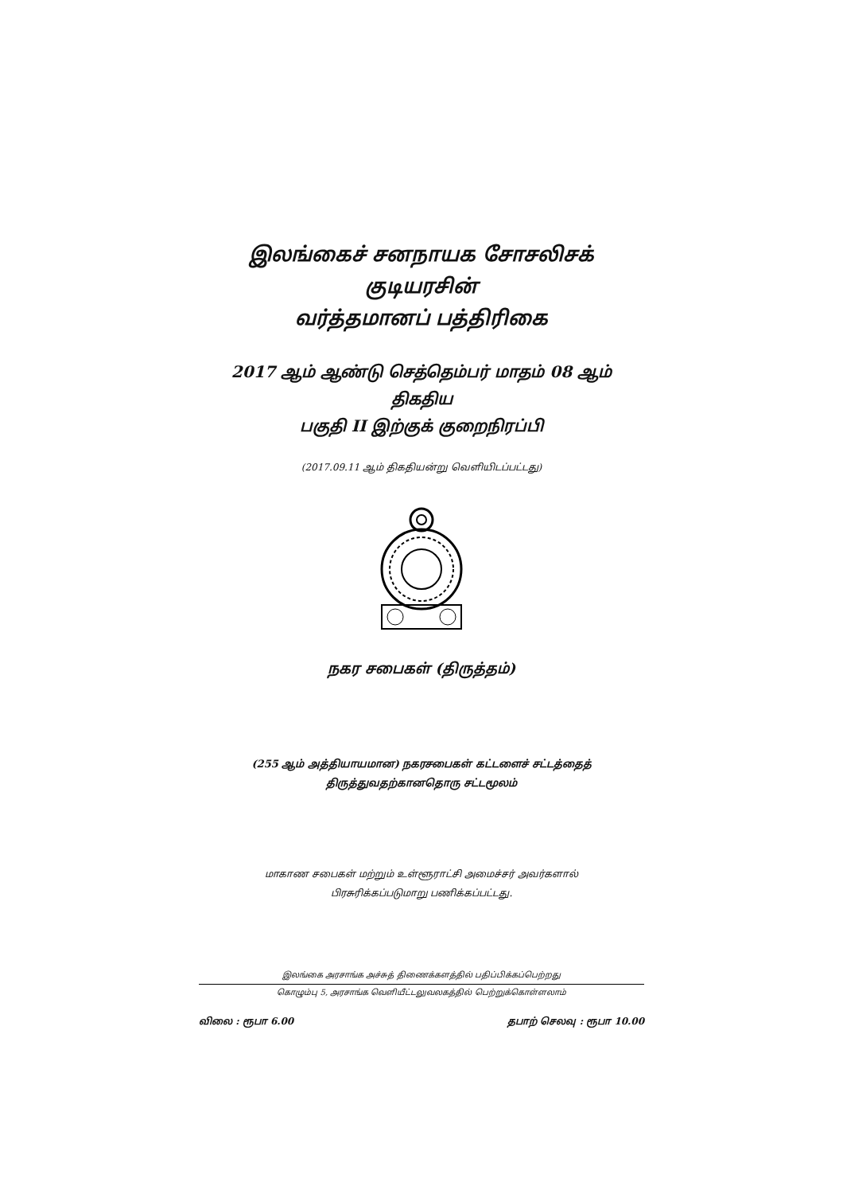இலங்கைச் சனநாயக சோசலிசக் குடியரசின்
வர்த்தமானப் பத்திரிகை
2017 ஆம் ஆண்டு செத்தெம்பர் மாதம் 08 ஆம் திகதிய
பகுதி II இற்குக் குறைநிரப்பி
(2017.09.11 ஆம் திகதியன்று வெளியிடப்பட்டது)
நகர சபைகள் (திருத்தம்)
(255 ஆம் அத்தியாயமான) நகரசபைகள் கட்டளைச் சட்டத்தைத்
திருத்துவதற்கானதொரு சட்டமூலம்
மாகாண சபைகள் மற்றும் உள்ளூராட்சி அமைச்சர் அவர்களால்
பிரசுரிக்கப்படுமாறு பணிக்கப்பட்டது.
இலங்கை அரசாங்க அச்சுத் திணைக்களத்தில் பதிப்பிக்கப்பெற்றது
கொழும்பு 5, அரசாங்க வெளியீட்டலுவலகத்தில் பெற்றுக்கொள்ளலாம்
விலை : ரூபா 6.00 தபாற் செலவு : ரூபா 10.00